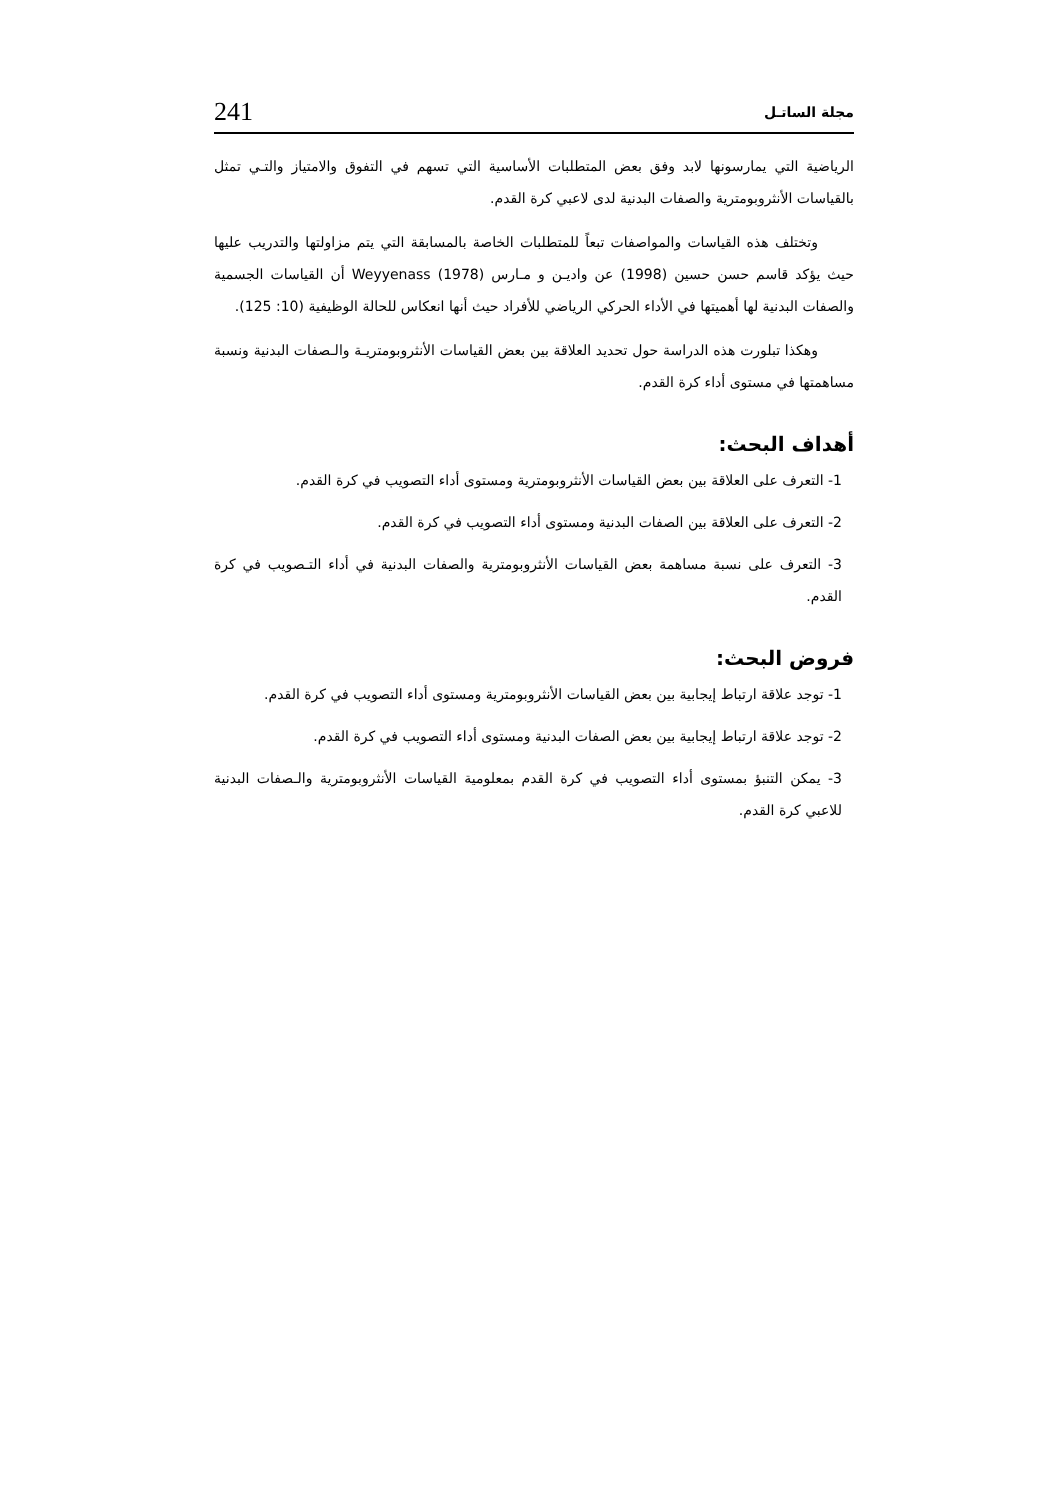مجلة الساتـل 241
الرياضية التي يمارسونها لابد وفق بعض المتطلبات الأساسية التي تسهم في التفوق والامتياز والتـي تمثل بالقياسات الأنثروبومترية والصفات البدنية لدى لاعبي كرة القدم.
وتختلف هذه القياسات والمواصفات تبعاً للمتطلبات الخاصة بالمسابقة التي يتم مزاولتها والتدريب عليها حيث يؤكد قاسم حسن حسين (1998) عن واديـن و مـارس Weyyenass (1978) أن القياسات الجسمية والصفات البدنية لها أهميتها في الأداء الحركي الرياضي للأفراد حيث أنها انعكاس للحالة الوظيفية (10: 125).
وهكذا تبلورت هذه الدراسة حول تحديد العلاقة بين بعض القياسات الأنثروبومتريـة والـصفات البدنية ونسبة مساهمتها في مستوى أداء كرة القدم.
أهداف البحث:
1- التعرف على العلاقة بين بعض القياسات الأنثروبومترية ومستوى أداء التصويب في كرة القدم.
2- التعرف على العلاقة بين الصفات البدنية ومستوى أداء التصويب في كرة القدم.
3- التعرف على نسبة مساهمة بعض القياسات الأنثروبومترية والصفات البدنية في أداء التـصويب في كرة القدم.
فروض البحث:
1- توجد علاقة ارتباط إيجابية بين بعض القياسات الأنثروبومترية ومستوى أداء التصويب في كرة القدم.
2- توجد علاقة ارتباط إيجابية بين بعض الصفات البدنية ومستوى أداء التصويب في كرة القدم.
3- يمكن التنبؤ بمستوى أداء التصويب في كرة القدم بمعلومية القياسات الأنثروبومترية والـصفات البدنية للاعبي كرة القدم.